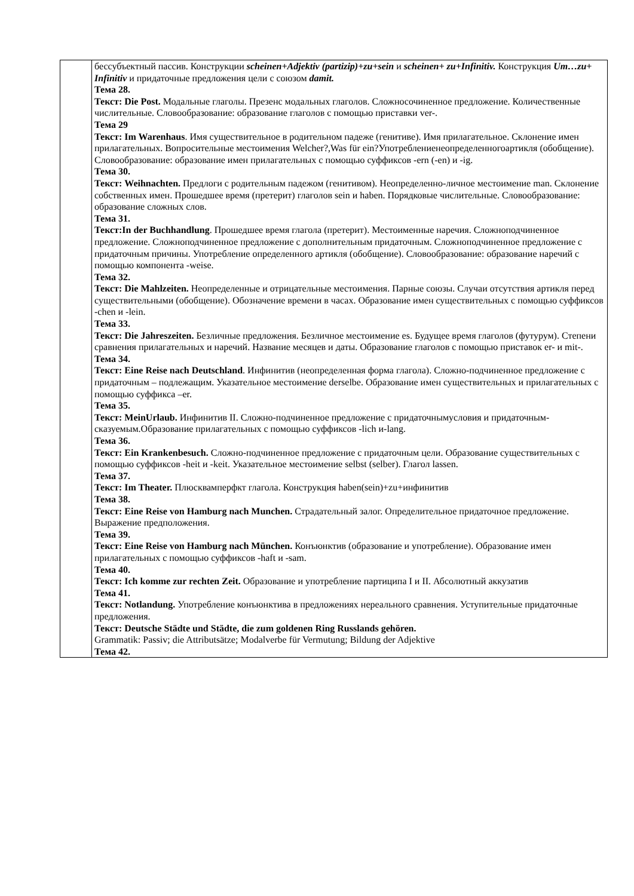| | бессубъектный пассив. Конструкции scheinen+Adjektiv (partizip)+zu+sein и scheinen+ zu+Infinitiv. Конструкция Um…zu+ Infinitiv и придаточные предложения цели с союзом damit. Тема 28. Текст: Die Post. Модальные глаголы. Презенс модальных глаголов. Сложносочиненное предложение. Количественные числительные. Словообразование: образование глаголов с помощью приставки ver-. Тема 29 Текст: Im Warenhaus . Имя существительное в родительном падеже (генитиве). Имя прилагательное. Склонение имен прилагательных. Вопросительные местоимения Welcher?,Was für ein?Употреблениенеопределенногоартикля (обобщение). Словообразование: образование имен прилагательных с помощью суффиксов -еrn (-en) и -ig. Тема 30. Текст: Weihnachten. Предлоги с родительным падежом (генитивом). Неопределенно-личное местоимение man. Склонение собственных имен. Прошедшее время (претерит) глаголов sein и haben. Порядковые числительные. Словообразование: образование сложных слов. Тема 31. Текст:In der Buchhandlung . Прошедшее время глагола (претерит). Местоименные наречия. Сложноподчиненное предложение. Сложноподчиненное предложение с дополнительным придаточным. Сложноподчиненное предложение с придаточным причины. Употребление определенного артикля (обобщение). Словообразование: образование наречий с помощью компонента -weise. Тема 32. Текст: Die Mahlzeiten. Неопределенные и отрицательные местоимения. Парные союзы. Случаи отсутствия артикля перед существительными (обобщение). Обозначение времени в часах. Образование имен существительных с помощью суффиксов -chen и -lein. Тема 33. Текст: Die Jahreszeiten. Безличные предложения. Безличное местоимение es. Будущее время глаголов (футурум). Степени сравнения прилагательных и наречий. Название месяцев и даты. Образование глаголов с помощью приставок er- и mit-. Тема 34. Текст: Eine Reise nach Deutschland . Инфинитив (неопределенная форма глагола). Сложно-подчиненное предложение с придаточным – подлежащим. Указательное местоимение derselbe. Образование имен существительных и прилагательных с помощью суффикса –er. Тема 35. Текст: MeinUrlaub. Инфинитив II. Сложно-подчиненное предложение с придаточнымусловия и придаточным-сказуемым.Образование прилагательных с помощью суффиксов -lich и-lang. Тема 36. Текст: Ein Krankenbesuch. Сложно-подчиненное предложение с придаточным цели. Образование существительных с помощью суффиксов -heit и -keit. Указательное местоимение selbst (selber). Глагол lassen. Тема 37. Текст: Im Theater. Плюсквамперфкт глагола. Конструкция haben(sein)+zu+инфинитив Тема 38. Текст: Eine Reise von Hamburg nach Munchen. Страдательный залог. Определительное придаточное предложение. Выражение предположения. Тема 39. Текст: Eine Reise von Hamburg nach München. Конъюнктив (образование и употребление). Образование имен прилагательных с помощью суффиксов -haft и -sam. Тема 40. Текст: Ich komme zur rechten Zeit. Образование и употребление партиципа I и II. Абсолютный аккузатив Тема 41. Текст: Notlandung. Употребление конъюнктива в предложениях нереального сравнения. Уступительные придаточные предложения. Текст: Deutsche Städte und Städte, die zum goldenen Ring Russlands gehören. Grammatik: Passiv; die Attributsätze; Modalverbe für Vermutung; Bildung der Adjektive Тема 42. |